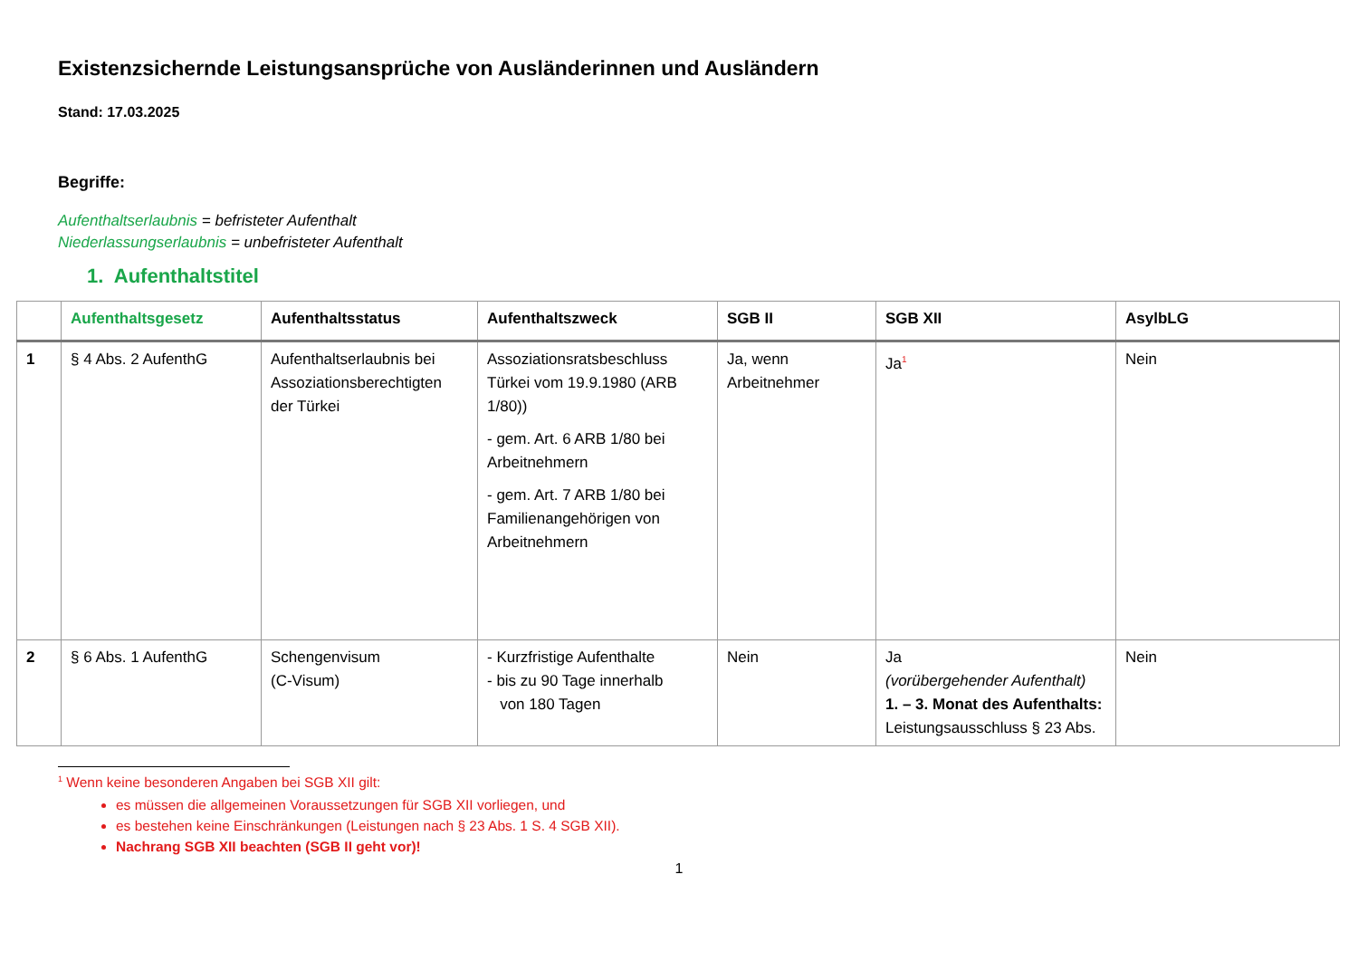Existenzsichernde Leistungsansprüche von Ausländerinnen und Ausländern
Stand: 17.03.2025
Begriffe:
Aufenthaltserlaubnis = befristeter Aufenthalt
Niederlassungserlaubnis = unbefristeter Aufenthalt
1. Aufenthaltstitel
| | Aufenthaltsgesetz | Aufenthaltsstatus | Aufenthaltszweck | SGB II | SGB XII | AsylbLG |
| --- | --- | --- | --- | --- | --- | --- |
| 1 | § 4 Abs. 2 AufenthG | Aufenthaltserlaubnis bei Assoziationsberechtigten der Türkei | Assoziationsratsbeschluss Türkei vom 19.9.1980 (ARB 1/80)) - gem. Art. 6 ARB 1/80 bei Arbeitnehmern - gem. Art. 7 ARB 1/80 bei Familienangehörigen von Arbeitnehmern | Ja, wenn Arbeitnehmer | Ja<sup>1</sup> | Nein |
| 2 | § 6 Abs. 1 AufenthG | Schengenvisum (C-Visum) | - Kurzfristige Aufenthalte - bis zu 90 Tage innerhalb von 180 Tagen | Nein | Ja (vorübergehender Aufenthalt) 1. – 3. Monat des Aufenthalts: Leistungsausschluss § 23 Abs. | Nein |
<sup>1</sup> Wenn keine besonderen Angaben bei SGB XII gilt:
es müssen die allgemeinen Voraussetzungen für SGB XII vorliegen, und
es bestehen keine Einschränkungen (Leistungen nach § 23 Abs. 1 S. 4 SGB XII).
Nachrang SGB XII beachten (SGB II geht vor)!
1